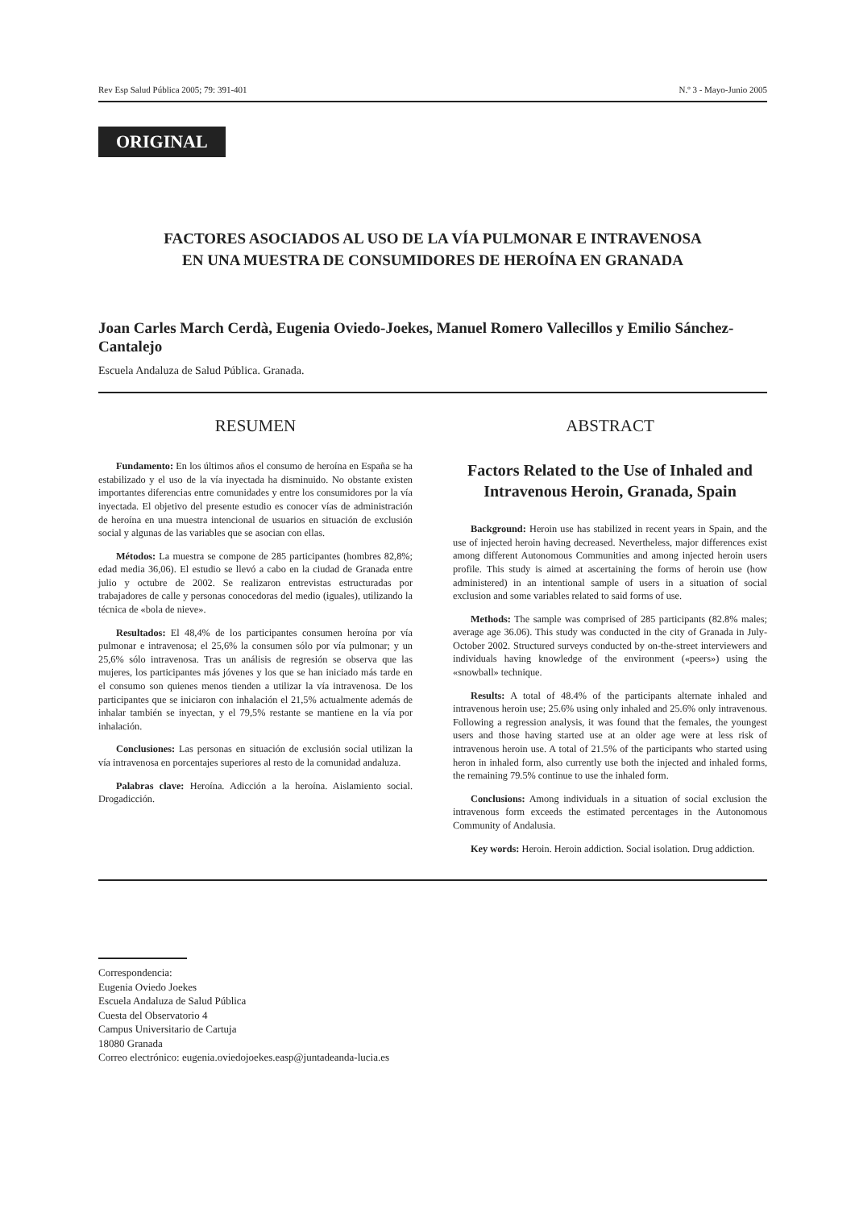Rev Esp Salud Pública 2005; 79: 391-401 N.º 3 - Mayo-Junio 2005
ORIGINAL
FACTORES ASOCIADOS AL USO DE LA VÍA PULMONAR E INTRAVENOSA
EN UNA MUESTRA DE CONSUMIDORES DE HEROÍNA EN GRANADA
Joan Carles March Cerdà, Eugenia Oviedo-Joekes, Manuel Romero Vallecillos y Emilio Sánchez-Cantalejo
Escuela Andaluza de Salud Pública. Granada.
RESUMEN
Fundamento: En los últimos años el consumo de heroína en España se ha estabilizado y el uso de la vía inyectada ha disminuido. No obstante existen importantes diferencias entre comunidades y entre los consumidores por la vía inyectada. El objetivo del presente estudio es conocer vías de administración de heroína en una muestra intencional de usuarios en situación de exclusión social y algunas de las variables que se asocian con ellas.
Métodos: La muestra se compone de 285 participantes (hombres 82,8%; edad media 36,06). El estudio se llevó a cabo en la ciudad de Granada entre julio y octubre de 2002. Se realizaron entrevistas estructuradas por trabajadores de calle y personas conocedoras del medio (iguales), utilizando la técnica de «bola de nieve».
Resultados: El 48,4% de los participantes consumen heroína por vía pulmonar e intravenosa; el 25,6% la consumen sólo por vía pulmonar; y un 25,6% sólo intravenosa. Tras un análisis de regresión se observa que las mujeres, los participantes más jóvenes y los que se han iniciado más tarde en el consumo son quienes menos tienden a utilizar la vía intravenosa. De los participantes que se iniciaron con inhalación el 21,5% actualmente además de inhalar también se inyectan, y el 79,5% restante se mantiene en la vía por inhalación.
Conclusiones: Las personas en situación de exclusión social utilizan la vía intravenosa en porcentajes superiores al resto de la comunidad andaluza.
Palabras clave: Heroína. Adicción a la heroína. Aislamiento social. Drogadicción.
ABSTRACT
Factors Related to the Use of Inhaled and Intravenous Heroin, Granada, Spain
Background: Heroin use has stabilized in recent years in Spain, and the use of injected heroin having decreased. Nevertheless, major differences exist among different Autonomous Communities and among injected heroin users profile. This study is aimed at ascertaining the forms of heroin use (how administered) in an intentional sample of users in a situation of social exclusion and some variables related to said forms of use.
Methods: The sample was comprised of 285 participants (82.8% males; average age 36.06). This study was conducted in the city of Granada in July-October 2002. Structured surveys conducted by on-the-street interviewers and individuals having knowledge of the environment («peers») using the «snowball» technique.
Results: A total of 48.4% of the participants alternate inhaled and intravenous heroin use; 25.6% using only inhaled and 25.6% only intravenous. Following a regression analysis, it was found that the females, the youngest users and those having started use at an older age were at less risk of intravenous heroin use. A total of 21.5% of the participants who started using heron in inhaled form, also currently use both the injected and inhaled forms, the remaining 79.5% continue to use the inhaled form.
Conclusions: Among individuals in a situation of social exclusion the intravenous form exceeds the estimated percentages in the Autonomous Community of Andalusia.
Key words: Heroin. Heroin addiction. Social isolation. Drug addiction.
Correspondencia:
Eugenia Oviedo Joekes
Escuela Andaluza de Salud Pública
Cuesta del Observatorio 4
Campus Universitario de Cartuja
18080 Granada
Correo electrónico: eugenia.oviedojoekes.easp@juntadeanda-lucia.es